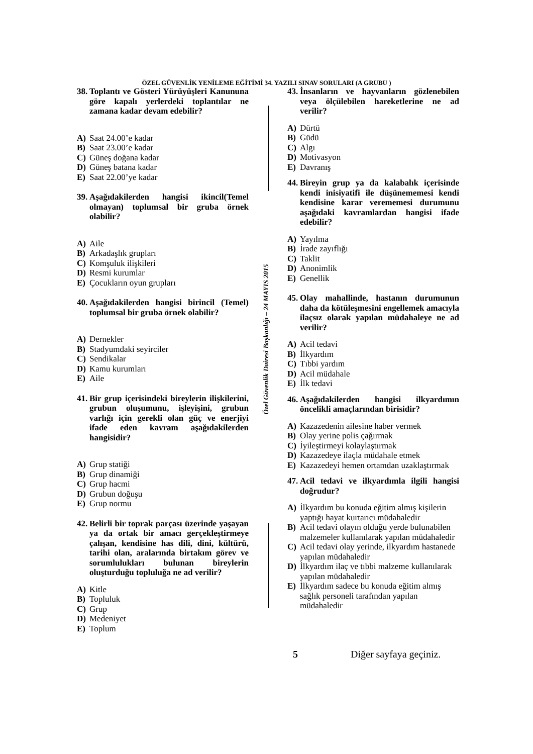ÖZEL GÜVENLİK YENİLEME EĞİTİMİ 34. YAZILI SINAV SORULARI (A GRUBU )
Özel Güvenlik Dairesi Başkanlığı – 24 MAYIS 2015
38. Toplantı ve Gösteri Yürüyüşleri Kanununa göre kapalı yerlerdeki toplantılar ne zamana kadar devam edebilir?
A) Saat 24.00’e kadar
B) Saat 23.00’e kadar
C) Güneş doğana kadar
D) Güneş batana kadar
E) Saat 22.00’ye kadar
39. Aşağıdakilerden hangisi ikincil(Temel olmayan) toplumsal bir gruba örnek olabilir?
A) Aile
B) Arkadaşlık grupları
C) Komşuluk ilişkileri
D) Resmi kurumlar
E) Çocukların oyun grupları
40. Aşağıdakilerden hangisi birincil (Temel) toplumsal bir gruba örnek olabilir?
A) Dernekler
B) Stadyumdaki seyirciler
C) Sendikalar
D) Kamu kurumları
E) Aile
41. Bir grup içerisindeki bireylerin ilişkilerini, grubun oluşumunu, işleyişini, grubun varlığı için gerekli olan güç ve enerjiyi ifade eden kavram aşağıdakilerden hangisidir?
A) Grup statiği
B) Grup dinamiği
C) Grup hacmi
D) Grubun doğuşu
E) Grup normu
42. Belirli bir toprak parçası üzerinde yaşayan ya da ortak bir amacı gerçekleştirmeye çalışan, kendisine has dili, dini, kültürü, tarihi olan, aralarında birtakım görev ve sorumlulukları bulunan bireylerin oluşturduğu topluluğa ne ad verilir?
A) Kitle
B) Topluluk
C) Grup
D) Medeniyet
E) Toplum
43. İnsanların ve hayvanların gözlenebilen veya ölçülebilen hareketlerine ne ad verilir?
A) Dürtü
B) Güdü
C) Algı
D) Motivasyon
E) Davranış
44. Bireyin grup ya da kalabalık içerisinde kendi inisiyatifi ile düşünememesi kendi kendisine karar verememesi durumunu aşağıdaki kavramlardan hangisi ifade edebilir?
A) Yayılma
B) İrade zayıflığı
C) Taklit
D) Anonimlik
E) Genellik
45. Olay mahallinde, hastanın durumunun daha da kötüleşmesini engellemek amacıyla ilaçsız olarak yapılan müdahaleye ne ad verilir?
A) Acil tedavi
B) İlkyardım
C) Tıbbi yardım
D) Acil müdahale
E) İlk tedavi
46. Aşağıdakilerden hangisi ilkyardımın öncelikli amaçlarından birisidir?
A) Kazazedenin ailesine haber vermek
B) Olay yerine polis çağırmak
C) İyileştirmeyi kolaylaştırmak
D) Kazazedeye ilaçla müdahale etmek
E) Kazazedeyi hemen ortamdan uzaklaştırmak
47. Acil tedavi ve ilkyardımla ilgili hangisi doğrudur?
A) İlkyardım bu konuda eğitim almış kişilerin yaptığı hayat kurtarıcı müdahaledir
B) Acil tedavi olayın olduğu yerde bulunabilen malzemeler kullanılarak yapılan müdahaledir
C) Acil tedavi olay yerinde, ilkyardım hastanede yapılan müdahaledir
D) İlkyardım ilaç ve tıbbi malzeme kullanılarak yapılan müdahaledir
E) İlkyardım sadece bu konuda eğitim almış sağlık personeli tarafından yapılan müdahaledir
5 Diğer sayfaya geçiniz.